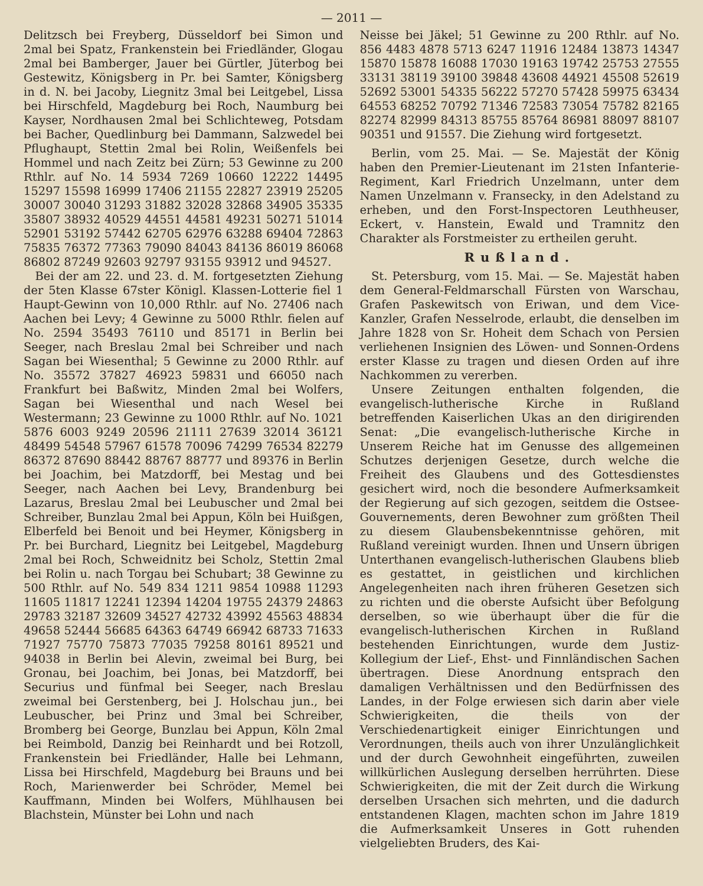— 2011 —
Delitzsch bei Freyberg, Düsseldorf bei Simon und 2mal bei Spatz, Frankenstein bei Friedländer, Glogau 2mal bei Bamberger, Jauer bei Gürtler, Jüterbog bei Gestewitz, Königsberg in Pr. bei Samter, Königsberg in d. N. bei Jacoby, Liegnitz 3mal bei Leitgebel, Lissa bei Hirschfeld, Magdeburg bei Roch, Naumburg bei Kayser, Nordhausen 2mal bei Schlichteweg, Potsdam bei Bacher, Quedlinburg bei Dammann, Salzwedel bei Pflughaupt, Stettin 2mal bei Rolin, Weißenfels bei Hommel und nach Zeitz bei Zürn; 53 Gewinne zu 200 Rthlr. auf No. 14 5934 7269 10660 12222 14495 15297 15598 16999 17406 21155 22827 23919 25205 30007 30040 31293 31882 32028 32868 34905 35335 35807 38932 40529 44551 44581 49231 50271 51014 52901 53192 57442 62705 62976 63288 69404 72863 75835 76372 77363 79090 84043 84136 86019 86068 86802 87249 92603 92797 93155 93912 und 94527.
Bei der am 22. und 23. d. M. fortgesetzten Ziehung der 5ten Klasse 67ster Königl. Klassen-Lotterie fiel 1 Haupt-Gewinn von 10,000 Rthlr. auf No. 27406 nach Aachen bei Levy; 4 Gewinne zu 5000 Rthlr. fielen auf No. 2594 35493 76110 und 85171 in Berlin bei Seeger, nach Breslau 2mal bei Schreiber und nach Sagan bei Wiesenthal; 5 Gewinne zu 2000 Rthlr. auf No. 35572 37827 46923 59831 und 66050 nach Frankfurt bei Baßwitz, Minden 2mal bei Wolfers, Sagan bei Wiesenthal und nach Wesel bei Westermann; 23 Gewinne zu 1000 Rthlr. auf No. 1021 5876 6003 9249 20596 21111 27639 32014 36121 48499 54548 57967 61578 70096 74299 76534 82279 86372 87690 88442 88767 88777 und 89376 in Berlin bei Joachim, bei Matzdorff, bei Mestag und bei Seeger, nach Aachen bei Levy, Brandenburg bei Lazarus, Breslau 2mal bei Leubuscher und 2mal bei Schreiber, Bunzlau 2mal bei Appun, Köln bei Huißgen, Elberfeld bei Benoit und bei Heymer, Königsberg in Pr. bei Burchard, Liegnitz bei Leitgebel, Magdeburg 2mal bei Roch, Schweidnitz bei Scholz, Stettin 2mal bei Rolin u. nach Torgau bei Schubart; 38 Gewinne zu 500 Rthlr. auf No. 549 834 1211 9854 10988 11293 11605 11817 12241 12394 14204 19755 24379 24863 29783 32187 32609 34527 42732 43992 45563 48834 49658 52444 56685 64363 64749 66942 68733 71633 71927 75770 75873 77035 79258 80161 89521 und 94038 in Berlin bei Alevin, zweimal bei Burg, bei Gronau, bei Joachim, bei Jonas, bei Matzdorff, bei Securius und fünfmal bei Seeger, nach Breslau zweimal bei Gerstenberg, bei J. Holschau jun., bei Leubuscher, bei Prinz und 3mal bei Schreiber, Bromberg bei George, Bunzlau bei Appun, Köln 2mal bei Reimbold, Danzig bei Reinhardt und bei Rotzoll, Frankenstein bei Friedländer, Halle bei Lehmann, Lissa bei Hirschfeld, Magdeburg bei Brauns und bei Roch, Marienwerder bei Schröder, Memel bei Kauffmann, Minden bei Wolfers, Mühlhausen bei Blachstein, Münster bei Lohn und nach
Neisse bei Jäkel; 51 Gewinne zu 200 Rthlr. auf No. 856 4483 4878 5713 6247 11916 12484 13873 14347 15870 15878 16088 17030 19163 19742 25753 27555 33131 38119 39100 39848 43608 44921 45508 52619 52692 53001 54335 56222 57270 57428 59975 63434 64553 68252 70792 71346 72583 73054 75782 82165 82274 82999 84313 85755 85764 86981 88097 88107 90351 und 91557. Die Ziehung wird fortgesetzt.
Berlin, vom 25. Mai. — Se. Majestät der König haben den Premier-Lieutenant im 21sten Infanterie-Regiment, Karl Friedrich Unzelmann, unter dem Namen Unzelmann v. Fransecky, in den Adelstand zu erheben, und den Forst-Inspectoren Leuthheuser, Eckert, v. Hanstein, Ewald und Tramnitz den Charakter als Forstmeister zu ertheilen geruht.
Rußland.
St. Petersburg, vom 15. Mai. — Se. Majestät haben dem General-Feldmarschall Fürsten von Warschau, Grafen Paskewitsch von Eriwan, und dem Vice-Kanzler, Grafen Nesselrode, erlaubt, die denselben im Jahre 1828 von Sr. Hoheit dem Schach von Persien verliehenen Insignien des Löwen- und Sonnen-Ordens erster Klasse zu tragen und diesen Orden auf ihre Nachkommen zu vererben.
Unsere Zeitungen enthalten folgenden, die evangelisch-lutherische Kirche in Rußland betreffenden Kaiserlichen Ukas an den dirigirenden Senat: „Die evangelisch-lutherische Kirche in Unserem Reiche hat im Genusse des allgemeinen Schutzes derjenigen Gesetze, durch welche die Freiheit des Glaubens und des Gottesdienstes gesichert wird, noch die besondere Aufmerksamkeit der Regierung auf sich gezogen, seitdem die Ostsee-Gouvernements, deren Bewohner zum größten Theil zu diesem Glaubensbekenntnisse gehören, mit Rußland vereinigt wurden. Ihnen und Unsern übrigen Unterthanen evangelisch-lutherischen Glaubens blieb es gestattet, in geistlichen und kirchlichen Angelegenheiten nach ihren früheren Gesetzen sich zu richten und die oberste Aufsicht über Befolgung derselben, so wie überhaupt über die für die evangelisch-lutherischen Kirchen in Rußland bestehenden Einrichtungen, wurde dem Justiz-Kollegium der Lief-, Ehst- und Finnländischen Sachen übertragen. Diese Anordnung entsprach den damaligen Verhältnissen und den Bedürfnissen des Landes, in der Folge erwiesen sich darin aber viele Schwierigkeiten, die theils von der Verschiedenartigkeit einiger Einrichtungen und Verordnungen, theils auch von ihrer Unzulänglichkeit und der durch Gewohnheit eingeführten, zuweilen willkürlichen Auslegung derselben herrührten. Diese Schwierigkeiten, die mit der Zeit durch die Wirkung derselben Ursachen sich mehrten, und die dadurch entstandenen Klagen, machten schon im Jahre 1819 die Aufmerksamkeit Unseres in Gott ruhenden vielgeliebten Bruders, des Kai-